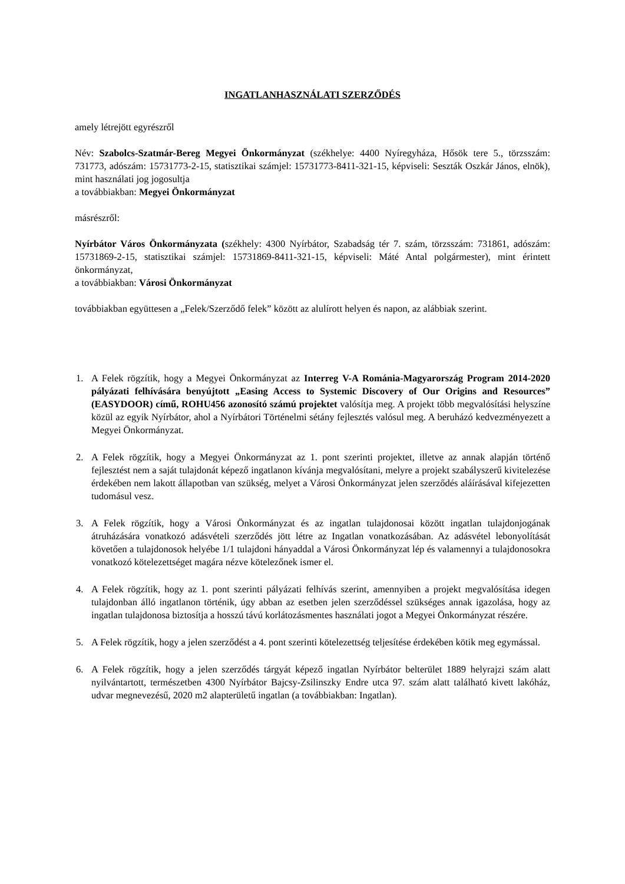INGATLANHASZNÁLATI SZERZŐDÉS
amely létrejött egyrészről
Név: Szabolcs-Szatmár-Bereg Megyei Önkormányzat (székhelye: 4400 Nyíregyháza, Hősök tere 5., törzsszám: 731773, adószám: 15731773-2-15, statisztikai számjel: 15731773-8411-321-15, képviseli: Seszták Oszkár János, elnök), mint használati jog jogosultja
a továbbiakban: Megyei Önkormányzat
másrészről:
Nyírbátor Város Önkormányzata (székhely: 4300 Nyírbátor, Szabadság tér 7. szám, törzsszám: 731861, adószám: 15731869-2-15, statisztikai számjel: 15731869-8411-321-15, képviseli: Máté Antal polgármester), mint érintett önkormányzat,
a továbbiakban: Városi Önkormányzat
továbbiakban együttesen a „Felek/Szerződő felek” között az alulírott helyen és napon, az alábbiak szerint.
1. A Felek rögzítik, hogy a Megyei Önkormányzat az Interreg V-A Románia-Magyarország Program 2014-2020 pályázati felhívására benyújtott „Easing Access to Systemic Discovery of Our Origins and Resources” (EASYDOOR) című, ROHU456 azonosító számú projektet valósítja meg. A projekt több megvalósítási helyszíne közül az egyik Nyírbátor, ahol a Nyírbátori Történelmi sétány fejlesztés valósul meg. A beruházó kedvezményezett a Megyei Önkormányzat.
2. A Felek rögzítik, hogy a Megyei Önkormányzat az 1. pont szerinti projektet, illetve az annak alapján történő fejlesztést nem a saját tulajdonát képező ingatlanon kívánja megvalósítani, melyre a projekt szabályszerű kivitelezése érdekében nem lakott állapotban van szükség, melyet a Városi Önkormányzat jelen szerződés aláírásával kifejezetten tudomásul vesz.
3. A Felek rögzítik, hogy a Városi Önkormányzat és az ingatlan tulajdonosai között ingatlan tulajdonjogának átruházására vonatkozó adásvételi szerződés jött létre az Ingatlan vonatkozásában. Az adásvétel lebonyolítását követően a tulajdonosok helyébe 1/1 tulajdoni hányaddal a Városi Önkormányzat lép és valamennyi a tulajdonosokra vonatkozó kötelezettséget magára nézve kötelezőnek ismer el.
4. A Felek rögzítik, hogy az 1. pont szerinti pályázati felhívás szerint, amennyiben a projekt megvalósítása idegen tulajdonban álló ingatlanon történik, úgy abban az esetben jelen szerződéssel szükséges annak igazolása, hogy az ingatlan tulajdonosa biztosítja a hosszú távú korlátozásmentes használati jogot a Megyei Önkormányzat részére.
5. A Felek rögzítik, hogy a jelen szerződést a 4. pont szerinti kötelezettség teljesítése érdekében kötik meg egymással.
6. A Felek rögzítik, hogy a jelen szerződés tárgyát képező ingatlan Nyírbátor belterület 1889 helyrajzi szám alatt nyilvántartott, természetben 4300 Nyírbátor Bajcsy-Zsilinszky Endre utca 97. szám alatt található kivett lakóház, udvar megnevezésű, 2020 m2 alapterületű ingatlan (a továbbiakban: Ingatlan).